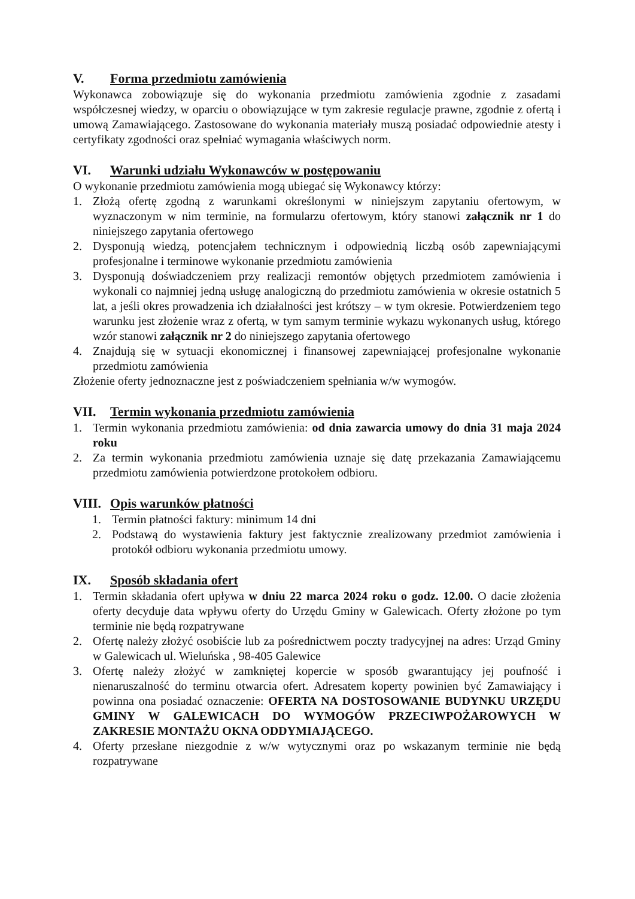V. Forma przedmiotu zamówienia
Wykonawca zobowiązuje się do wykonania przedmiotu zamówienia zgodnie z zasadami współczesnej wiedzy, w oparciu o obowiązujące w tym zakresie regulacje prawne, zgodnie z ofertą i umową Zamawiającego. Zastosowane do wykonania materiały muszą posiadać odpowiednie atesty i certyfikaty zgodności oraz spełniać wymagania właściwych norm.
VI. Warunki udziału Wykonawców w postępowaniu
O wykonanie przedmiotu zamówienia mogą ubiegać się Wykonawcy którzy:
1. Złożą ofertę zgodną z warunkami określonymi w niniejszym zapytaniu ofertowym, w wyznaczonym w nim terminie, na formularzu ofertowym, który stanowi załącznik nr 1 do niniejszego zapytania ofertowego
2. Dysponują wiedzą, potencjałem technicznym i odpowiednią liczbą osób zapewniającymi profesjonalne i terminowe wykonanie przedmiotu zamówienia
3. Dysponują doświadczeniem przy realizacji remontów objętych przedmiotem zamówienia i wykonali co najmniej jedną usługę analogiczną do przedmiotu zamówienia w okresie ostatnich 5 lat, a jeśli okres prowadzenia ich działalności jest krótszy – w tym okresie. Potwierdzeniem tego warunku jest złożenie wraz z ofertą, w tym samym terminie wykazu wykonanych usług, którego wzór stanowi załącznik nr 2 do niniejszego zapytania ofertowego
4. Znajdują się w sytuacji ekonomicznej i finansowej zapewniającej profesjonalne wykonanie przedmiotu zamówienia
Złożenie oferty jednoznaczne jest z poświadczeniem spełniania w/w wymogów.
VII. Termin wykonania przedmiotu zamówienia
1. Termin wykonania przedmiotu zamówienia: od dnia zawarcia umowy do dnia 31 maja 2024 roku
2. Za termin wykonania przedmiotu zamówienia uznaje się datę przekazania Zamawiającemu przedmiotu zamówienia potwierdzone protokołem odbioru.
VIII. Opis warunków płatności
1. Termin płatności faktury: minimum 14 dni
2. Podstawą do wystawienia faktury jest faktycznie zrealizowany przedmiot zamówienia i protokół odbioru wykonania przedmiotu umowy.
IX. Sposób składania ofert
1. Termin składania ofert upływa w dniu 22 marca 2024 roku o godz. 12.00. O dacie złożenia oferty decyduje data wpływu oferty do Urzędu Gminy w Galewicach. Oferty złożone po tym terminie nie będą rozpatrywane
2. Ofertę należy złożyć osobiście lub za pośrednictwem poczty tradycyjnej na adres: Urząd Gminy w Galewicach ul. Wieluńska , 98-405 Galewice
3. Ofertę należy złożyć w zamkniętej kopercie w sposób gwarantujący jej poufność i nienaruszalność do terminu otwarcia ofert. Adresatem koperty powinien być Zamawiający i powinna ona posiadać oznaczenie: OFERTA NA DOSTOSOWANIE BUDYNKU URZĘDU GMINY W GALEWICACH DO WYMOGÓW PRZECIWPOŻAROWYCH W ZAKRESIE MONTAŻU OKNA ODDYMIAJĄCEGO.
4. Oferty przesłane niezgodnie z w/w wytycznymi oraz po wskazanym terminie nie będą rozpatrywane